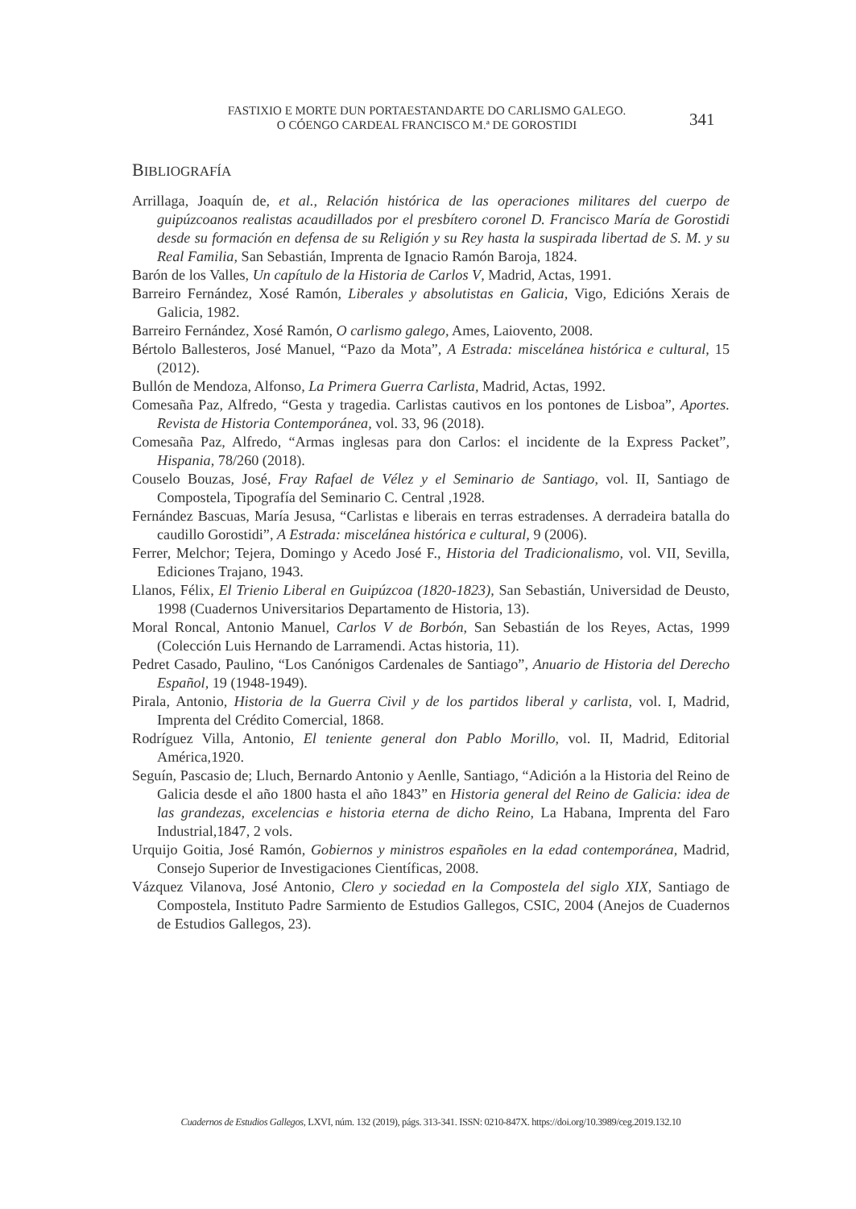FASTIXIO E MORTE DUN PORTAESTANDARTE DO CARLISMO GALEGO.
O CÓENGO CARDEAL FRANCISCO M.ª DE GOROSTIDI
341
BIBLIOGRAFÍA
Arrillaga, Joaquín de, et al., Relación histórica de las operaciones militares del cuerpo de guipúzcoanos realistas acaudillados por el presbítero coronel D. Francisco María de Gorostidi desde su formación en defensa de su Religión y su Rey hasta la suspirada libertad de S. M. y su Real Familia, San Sebastián, Imprenta de Ignacio Ramón Baroja, 1824.
Barón de los Valles, Un capítulo de la Historia de Carlos V, Madrid, Actas, 1991.
Barreiro Fernández, Xosé Ramón, Liberales y absolutistas en Galicia, Vigo, Edicións Xerais de Galicia, 1982.
Barreiro Fernández, Xosé Ramón, O carlismo galego, Ames, Laiovento, 2008.
Bértolo Ballesteros, José Manuel, “Pazo da Mota”, A Estrada: miscelánea histórica e cultural, 15 (2012).
Bullón de Mendoza, Alfonso, La Primera Guerra Carlista, Madrid, Actas, 1992.
Comesaña Paz, Alfredo, “Gesta y tragedia. Carlistas cautivos en los pontones de Lisboa”, Aportes. Revista de Historia Contemporánea, vol. 33, 96 (2018).
Comesaña Paz, Alfredo, “Armas inglesas para don Carlos: el incidente de la Express Packet”, Hispania, 78/260 (2018).
Couselo Bouzas, José, Fray Rafael de Vélez y el Seminario de Santiago, vol. II, Santiago de Compostela, Tipografía del Seminario C. Central ,1928.
Fernández Bascuas, María Jesusa, “Carlistas e liberais en terras estradenses. A derradeira batalla do caudillo Gorostidi”, A Estrada: miscelánea histórica e cultural, 9 (2006).
Ferrer, Melchor; Tejera, Domingo y Acedo José F., Historia del Tradicionalismo, vol. VII, Sevilla, Ediciones Trajano, 1943.
Llanos, Félix, El Trienio Liberal en Guipúzcoa (1820-1823), San Sebastián, Universidad de Deusto, 1998 (Cuadernos Universitarios Departamento de Historia, 13).
Moral Roncal, Antonio Manuel, Carlos V de Borbón, San Sebastián de los Reyes, Actas, 1999 (Colección Luis Hernando de Larramendi. Actas historia, 11).
Pedret Casado, Paulino, “Los Canónigos Cardenales de Santiago”, Anuario de Historia del Derecho Español, 19 (1948-1949).
Pirala, Antonio, Historia de la Guerra Civil y de los partidos liberal y carlista, vol. I, Madrid, Imprenta del Crédito Comercial, 1868.
Rodríguez Villa, Antonio, El teniente general don Pablo Morillo, vol. II, Madrid, Editorial América,1920.
Seguín, Pascasio de; Lluch, Bernardo Antonio y Aenlle, Santiago, “Adición a la Historia del Reino de Galicia desde el año 1800 hasta el año 1843” en Historia general del Reino de Galicia: idea de las grandezas, excelencias e historia eterna de dicho Reino, La Habana, Imprenta del Faro Industrial,1847, 2 vols.
Urquijo Goitia, José Ramón, Gobiernos y ministros españoles en la edad contemporánea, Madrid, Consejo Superior de Investigaciones Científicas, 2008.
Vázquez Vilanova, José Antonio, Clero y sociedad en la Compostela del siglo XIX, Santiago de Compostela, Instituto Padre Sarmiento de Estudios Gallegos, CSIC, 2004 (Anejos de Cuadernos de Estudios Gallegos, 23).
Cuadernos de Estudios Gallegos, LXVI, núm. 132 (2019), págs. 313-341. ISSN: 0210-847X. https://doi.org/10.3989/ceg.2019.132.10